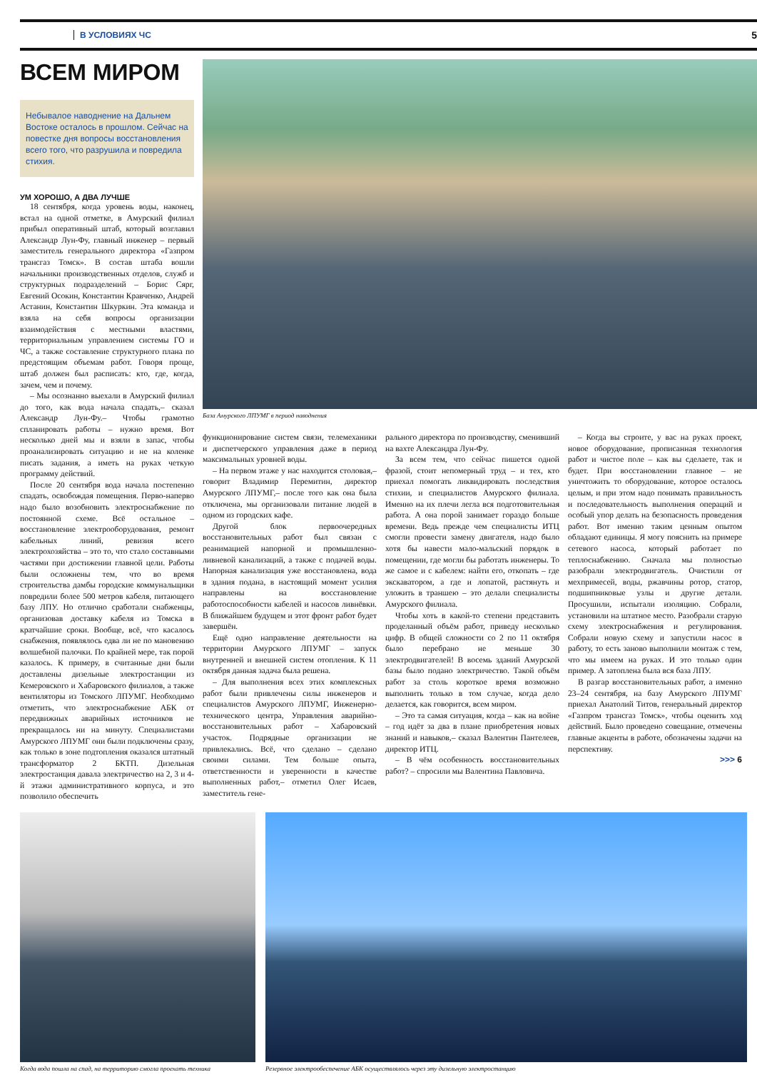В УСЛОВИЯХ ЧС 5
ВСЕМ МИРОМ
Небывалое наводнение на Дальнем Востоке осталось в прошлом. Сейчас на повестке дня вопросы восстановления всего того, что разрушила и повредила стихия.
УМ ХОРОШО, А ДВА ЛУЧШЕ
18 сентября, когда уровень воды, наконец, встал на одной отметке, в Амурский филиал прибыл оперативный штаб, который возглавил Александр Лун-Фу, главный инженер – первый заместитель генерального директора «Газпром трансгаз Томск». В состав штаба вошли начальники производственных отделов, служб и структурных подразделений – Борис Сярг, Евгений Осокин, Константин Кравченко, Андрей Астанин, Константин Шкуркин. Эта команда и взяла на себя вопросы организации взаимодействия с местными властями, территориальным управлением системы ГО и ЧС, а также составление структурного плана по предстоящим объемам работ. Говоря проще, штаб должен был расписать: кто, где, когда, зачем, чем и почему.
– Мы осознанно выехали в Амурский филиал до того, как вода начала спадать,– сказал Александр Лун-Фу.– Чтобы грамотно спланировать работы – нужно время. Вот несколько дней мы и взяли в запас, чтобы проанализировать ситуацию и не на коленке писать задания, а иметь на руках четкую программу действий.
После 20 сентября вода начала постепенно спадать, освобождая помещения. Перво-наперво надо было возобновить электроснабжение по постоянной схеме. Всё остальное – восстановление электрооборудования, ремонт кабельных линий, ревизия всего электрохозяйства – это то, что стало составными частями при достижении главной цели. Работы были осложнены тем, что во время строительства дамбы городские коммунальщики повредили более 500 метров кабеля, питающего базу ЛПУ. Но отлично сработали снабженцы, организовав доставку кабеля из Томска в кратчайшие сроки. Вообще, всё, что касалось снабжения, появлялось едва ли не по мановению волшебной палочки. По крайней мере, так порой казалось. К примеру, в считанные дни были доставлены дизельные электростанции из Кемеровского и Хабаровского филиалов, а также вентиляторы из Томского ЛПУМГ. Необходимо отметить, что электроснабжение АБК от передвижных аварийных источников не прекращалось ни на минуту. Специалистами Амурского ЛПУМГ они были подключены сразу, как только в зоне подтопления оказался штатный трансформатор 2 БКТП. Дизельная электростанция давала электричество на 2, 3 и 4-й этажи административного корпуса, и это позволило обеспечить
База Амурского ЛПУМГ в период наводнения
функционирование систем связи, телемеханики и диспетчерского управления даже в период максимальных уровней воды.
– На первом этаже у нас находится столовая,– говорит Владимир Перемитин, директор Амурского ЛПУМГ,– после того как она была отключена, мы организовали питание людей в одном из городских кафе.
Другой блок первоочередных восстановительных работ был связан с реанимацией напорной и промышленно-ливневой канализаций, а также с подачей воды. Напорная канализация уже восстановлена, вода в здания подана, в настоящий момент усилия направлены на восстановление работоспособности кабелей и насосов ливнёвки. В ближайшем будущем и этот фронт работ будет завершён.
Ещё одно направление деятельности на территории Амурского ЛПУМГ – запуск внутренней и внешней систем отопления. К 11 октября данная задача была решена.
– Для выполнения всех этих комплексных работ были привлечены силы инженеров и специалистов Амурского ЛПУМГ, Инженерно-технического центра, Управления аварийно-восстановительных работ – Хабаровский участок. Подрядные организации не привлекались. Всё, что сделано – сделано своими силами. Тем больше опыта, ответственности и уверенности в качестве выполненных работ,– отметил Олег Исаев, заместитель гене-
рального директора по производству, сменивший на вахте Александра Лун-Фу.
За всем тем, что сейчас пишется одной фразой, стоит непомерный труд – и тех, кто приехал помогать ликвидировать последствия стихии, и специалистов Амурского филиала. Именно на их плечи легла вся подготовительная работа. А она порой занимает гораздо больше времени. Ведь прежде чем специалисты ИТЦ смогли провести замену двигателя, надо было хотя бы навести мало-мальский порядок в помещении, где могли бы работать инженеры. То же самое и с кабелем: найти его, откопать – где экскаватором, а где и лопатой, растянуть и уложить в траншею – это делали специалисты Амурского филиала.
Чтобы хоть в какой-то степени представить проделанный объём работ, приведу несколько цифр. В общей сложности со 2 по 11 октября было перебрано не меньше 30 электродвигателей! В восемь зданий Амурской базы было подано электричество. Такой объём работ за столь короткое время возможно выполнить только в том случае, когда дело делается, как говорится, всем миром.
– Это та самая ситуация, когда – как на войне – год идёт за два в плане приобретения новых знаний и навыков,– сказал Валентин Пантелеев, директор ИТЦ.
– В чём особенность восстановительных работ? – спросили мы Валентина Павловича.
– Когда вы строите, у вас на руках проект, новое оборудование, прописанная технология работ и чистое поле – как вы сделаете, так и будет. При восстановлении главное – не уничтожить то оборудование, которое осталось целым, и при этом надо понимать правильность и последовательность выполнения операций и особый упор делать на безопасность проведения работ. Вот именно таким ценным опытом обладают единицы. Я могу пояснить на примере сетевого насоса, который работает по теплоснабжению. Сначала мы полностью разобрали электродвигатель. Очистили от мехпримесей, воды, ржавчины ротор, статор, подшипниковые узлы и другие детали. Просушили, испытали изоляцию. Собрали, установили на штатное место. Разобрали старую схему электроснабжения и регулирования. Собрали новую схему и запустили насос в работу, то есть заново выполнили монтаж с тем, что мы имеем на руках. И это только один пример. А затоплена была вся база ЛПУ.
В разгар восстановительных работ, а именно 23–24 сентября, на базу Амурского ЛПУМГ приехал Анатолий Титов, генеральный директор «Газпром трансгаз Томск», чтобы оценить ход действий. Было проведено совещание, отмечены главные акценты в работе, обозначены задачи на перспективу.
>>> 6
Когда вода пошла на спад, на территорию смогла проехать техника
Резервное электрообеспечение АБК осуществлялось через эту дизельную электростанцию